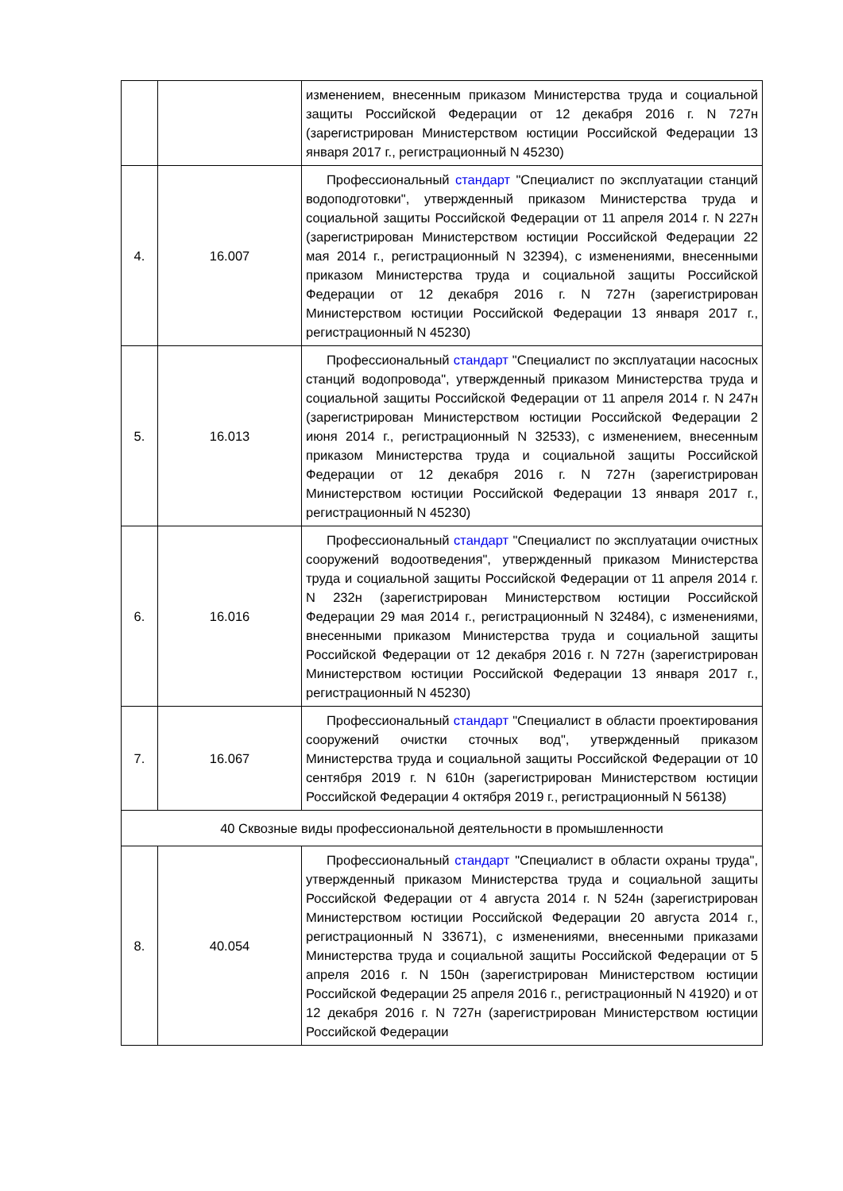| | | изменением, внесенным приказом Министерства труда и социальной защиты Российской Федерации от 12 декабря 2016 г. N 727н (зарегистрирован Министерством юстиции Российской Федерации 13 января 2017 г., регистрационный N 45230) |
| 4. | 16.007 | Профессиональный стандарт "Специалист по эксплуатации станций водоподготовки", утвержденный приказом Министерства труда и социальной защиты Российской Федерации от 11 апреля 2014 г. N 227н (зарегистрирован Министерством юстиции Российской Федерации 22 мая 2014 г., регистрационный N 32394), с изменениями, внесенными приказом Министерства труда и социальной защиты Российской Федерации от 12 декабря 2016 г. N 727н (зарегистрирован Министерством юстиции Российской Федерации 13 января 2017 г., регистрационный N 45230) |
| 5. | 16.013 | Профессиональный стандарт "Специалист по эксплуатации насосных станций водопровода", утвержденный приказом Министерства труда и социальной защиты Российской Федерации от 11 апреля 2014 г. N 247н (зарегистрирован Министерством юстиции Российской Федерации 2 июня 2014 г., регистрационный N 32533), с изменением, внесенным приказом Министерства труда и социальной защиты Российской Федерации от 12 декабря 2016 г. N 727н (зарегистрирован Министерством юстиции Российской Федерации 13 января 2017 г., регистрационный N 45230) |
| 6. | 16.016 | Профессиональный стандарт "Специалист по эксплуатации очистных сооружений водоотведения", утвержденный приказом Министерства труда и социальной защиты Российской Федерации от 11 апреля 2014 г. N 232н (зарегистрирован Министерством юстиции Российской Федерации 29 мая 2014 г., регистрационный N 32484), с изменениями, внесенными приказом Министерства труда и социальной защиты Российской Федерации от 12 декабря 2016 г. N 727н (зарегистрирован Министерством юстиции Российской Федерации 13 января 2017 г., регистрационный N 45230) |
| 7. | 16.067 | Профессиональный стандарт "Специалист в области проектирования сооружений очистки сточных вод", утвержденный приказом Министерства труда и социальной защиты Российской Федерации от 10 сентября 2019 г. N 610н (зарегистрирован Министерством юстиции Российской Федерации 4 октября 2019 г., регистрационный N 56138) |
| 40 Сквозные виды профессиональной деятельности в промышленности | | |
| 8. | 40.054 | Профессиональный стандарт "Специалист в области охраны труда", утвержденный приказом Министерства труда и социальной защиты Российской Федерации от 4 августа 2014 г. N 524н (зарегистрирован Министерством юстиции Российской Федерации 20 августа 2014 г., регистрационный N 33671), с изменениями, внесенными приказами Министерства труда и социальной защиты Российской Федерации от 5 апреля 2016 г. N 150н (зарегистрирован Министерством юстиции Российской Федерации 25 апреля 2016 г., регистрационный N 41920) и от 12 декабря 2016 г. N 727н (зарегистрирован Министерством юстиции Российской Федерации |